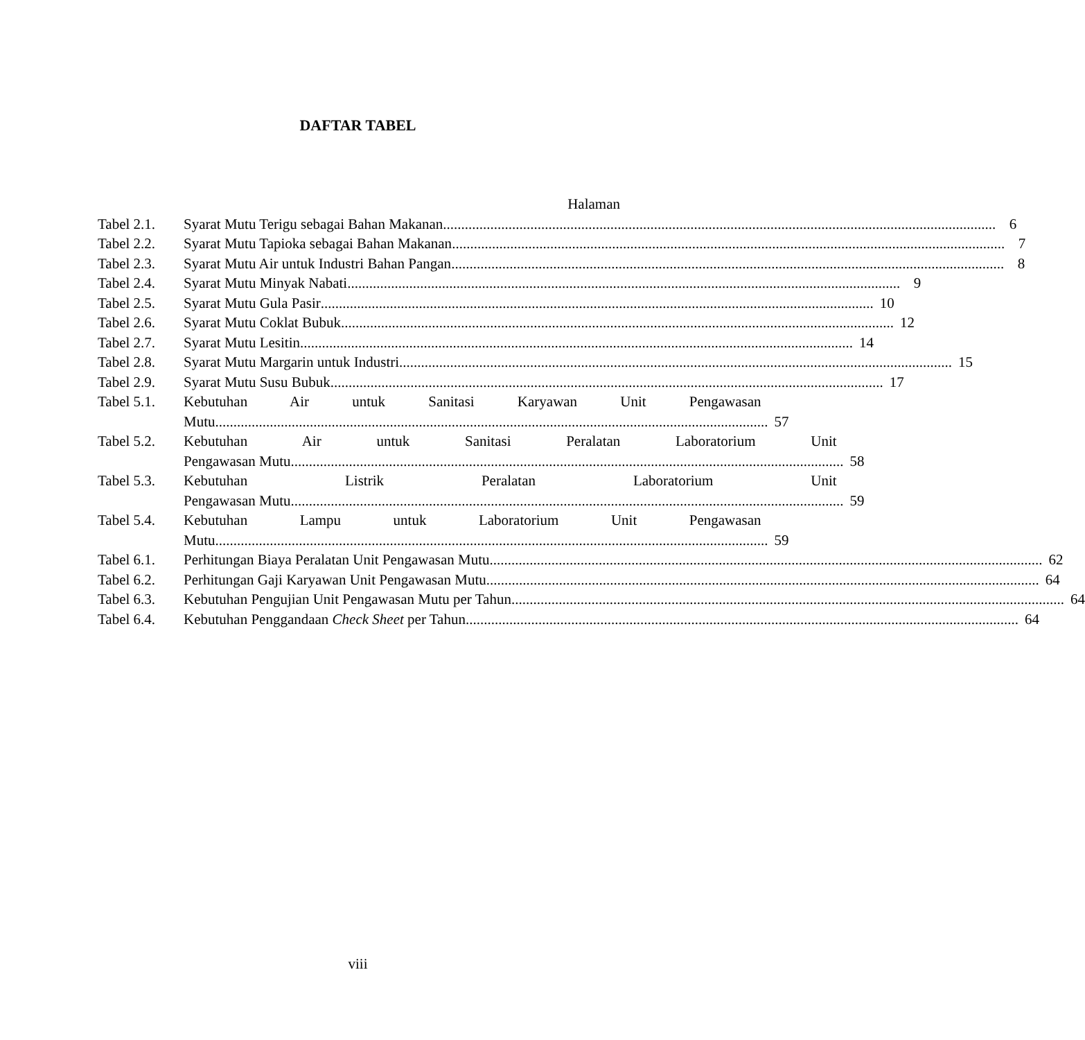DAFTAR TABEL
Halaman
Tabel 2.1.
Syarat Mutu Terigu sebagai Bahan Makanan 6
Tabel 2.2.
Syarat Mutu Tapioka sebagai Bahan Makanan 7
Tabel 2.3.
Syarat Mutu Air untuk Industri Bahan Pangan 8
Tabel 2.4.
Syarat Mutu Minyak Nabati 9
Tabel 2.5.
Syarat Mutu Gula Pasir 10
Tabel 2.6.
Syarat Mutu Coklat Bubuk 12
Tabel 2.7.
Syarat Mutu Lesitin 14
Tabel 2.8.
Syarat Mutu Margarin untuk Industri 15
Tabel 2.9.
Syarat Mutu Susu Bubuk 17
Tabel 5.1.
Kebutuhan Air untuk Sanitasi Karyawan Unit Pengawasan
Mutu 57
Tabel 5.2.
Kebutuhan Air untuk Sanitasi Peralatan Laboratorium Unit
Pengawasan Mutu 58
Tabel 5.3.
Kebutuhan Listrik Peralatan Laboratorium Unit
Pengawasan Mutu 59
Tabel 5.4.
Kebutuhan Lampu untuk Laboratorium Unit Pengawasan
Mutu 59
Tabel 6.1.
Perhitungan Biaya Peralatan Unit Pengawasan Mutu 62
Tabel 6.2.
Perhitungan Gaji Karyawan Unit Pengawasan Mutu 64
Tabel 6.3.
Kebutuhan Pengujian Unit Pengawasan Mutu per Tahun 64
Tabel 6.4.
Kebutuhan Penggandaan Check Sheet per Tahun 64
viii